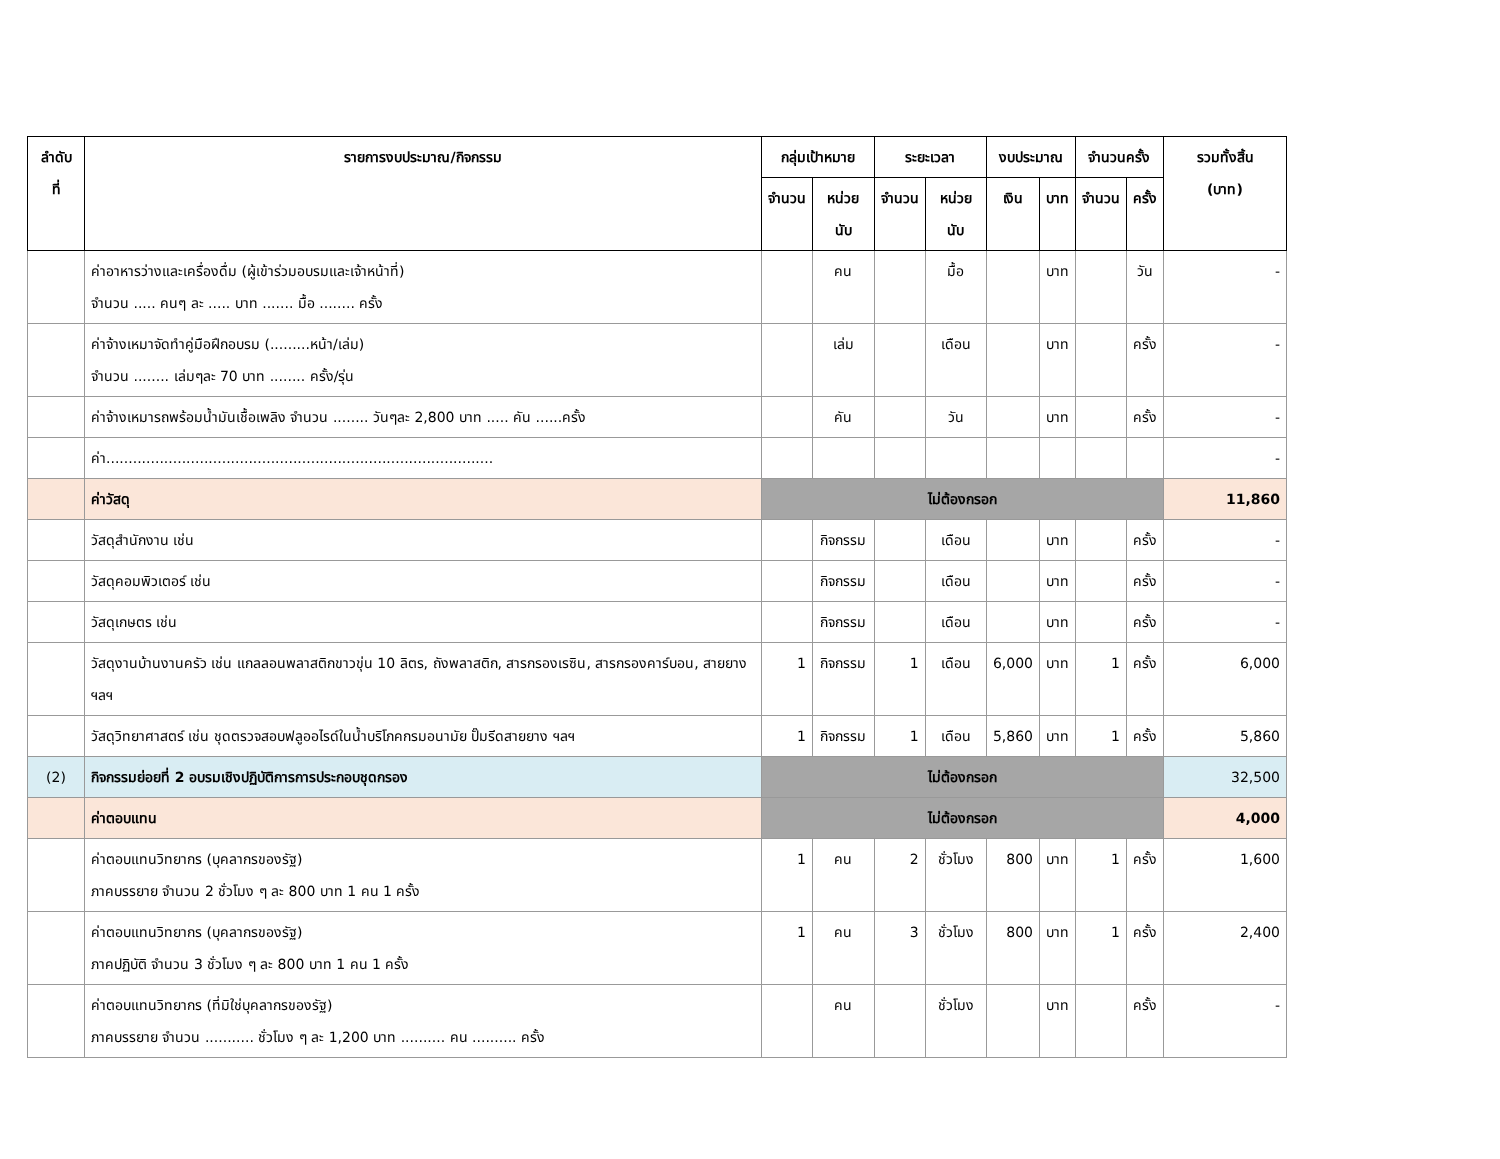| ลำดับ ที่ | รายการงบประมาณ/กิจกรรม | กลุ่มเป้าหมาย | | ระยะเวลา | | งบประมาณ | | จำนวนครั้ง | | รวมทั้งสิ้น (บาท) |
| --- | --- | --- | --- | --- | --- | --- | --- | --- | --- | --- |
| | | จำนวน | หน่วยนับ | จำนวน | หน่วยนับ | เงิน | บาท | จำนวน | ครั้ง | |
| | ค่าอาหารว่างและเครื่องดื่ม (ผู้เข้าร่วมอบรมและเจ้าหน้าที่) จำนวน ..... คนๆ ละ ..... บาท ....... มื้อ ........ ครั้ง | | คน | | มื้อ | | บาท | | วัน | - |
| | ค่าจ้างเหมาจัดทำคู่มือฝึกอบรม (.........หน้า/เล่ม) จำนวน ........ เล่มๆละ 70 บาท ........ ครั้ง/รุ่น | | เล่ม | | เดือน | | บาท | | ครั้ง | - |
| | ค่าจ้างเหมารถพร้อมน้ำมันเชื้อเพลิง จำนวน ........ วันๆละ 2,800 บาท ..... คัน ......ครั้ง | | คัน | | วัน | | บาท | | ครั้ง | - |
| | ค่า....................................................................................... | | | | | | | | | - |
| | ค่าวัสดุ | ไม่ต้องกรอก | | | | | | | | 11,860 |
| | วัสดุสำนักงาน เช่น | | กิจกรรม | | เดือน | | บาท | | ครั้ง | - |
| | วัสดุคอมพิวเตอร์ เช่น | | กิจกรรม | | เดือน | | บาท | | ครั้ง | - |
| | วัสดุเกษตร เช่น | | กิจกรรม | | เดือน | | บาท | | ครั้ง | - |
| | วัสดุงานบ้านงานครัว เช่น แกลลอนพลาสติกขาวขุ่น 10 ลิตร, ถังพลาสติก, สารกรองเรซิน, สารกรองคาร์บอน, สายยาง ฯลฯ | 1 | กิจกรรม | 1 | เดือน | 6,000 | บาท | 1 | ครั้ง | 6,000 |
| | วัสดุวิทยาศาสตร์ เช่น ชุดตรวจสอบฟลูออไรด์ในน้ำบริโภคกรมอนามัย ปั๊มรีดสายยาง ฯลฯ | 1 | กิจกรรม | 1 | เดือน | 5,860 | บาท | 1 | ครั้ง | 5,860 |
| (2) | กิจกรรมย่อยที่ 2 อบรมเชิงปฏิบัติการการประกอบชุดกรอง | ไม่ต้องกรอก | | | | | | | | 32,500 |
| | ค่าตอบแทน | ไม่ต้องกรอก | | | | | | | | 4,000 |
| | ค่าตอบแทนวิทยากร (บุคลากรของรัฐ) ภาคบรรยาย จำนวน 2 ชั่วโมง ๆ ละ 800 บาท 1 คน 1 ครั้ง | 1 | คน | 2 | ชั่วโมง | 800 | บาท | 1 | ครั้ง | 1,600 |
| | ค่าตอบแทนวิทยากร (บุคลากรของรัฐ) ภาคปฏิบัติ จำนวน 3 ชั่วโมง ๆ ละ 800 บาท 1 คน 1 ครั้ง | 1 | คน | 3 | ชั่วโมง | 800 | บาท | 1 | ครั้ง | 2,400 |
| | ค่าตอบแทนวิทยากร (ที่มิใช่บุคลากรของรัฐ) ภาคบรรยาย จำนวน ........... ชั่วโมง ๆ ละ 1,200 บาท .......... คน .......... ครั้ง | | คน | | ชั่วโมง | | บาท | | ครั้ง | - |